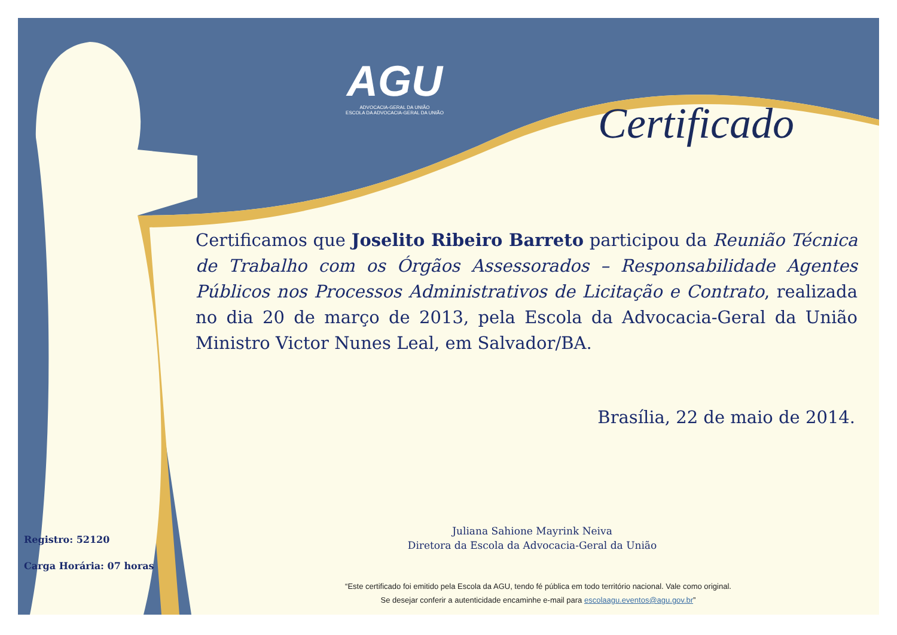AGU
ADVOCACIA-GERAL DA UNIÃO
ESCOLA DA ADVOCACIA-GERAL DA UNIÃO
Certificado
Certificamos que Joselito Ribeiro Barreto participou da Reunião Técnica de Trabalho com os Órgãos Assessorados – Responsabilidade Agentes Públicos nos Processos Administrativos de Licitação e Contrato, realizada no dia 20 de março de 2013, pela Escola da Advocacia-Geral da União Ministro Victor Nunes Leal, em Salvador/BA.
Brasília, 22 de maio de 2014.
Juliana Sahione Mayrink Neiva
Diretora da Escola da Advocacia-Geral da União
Registro: 52120
Carga Horária: 07 horas
“Este certificado foi emitido pela Escola da AGU, tendo fé pública em todo território nacional. Vale como original.
Se desejar conferir a autenticidade encaminhe e-mail para escolaagu.eventos@agu.gov.br”